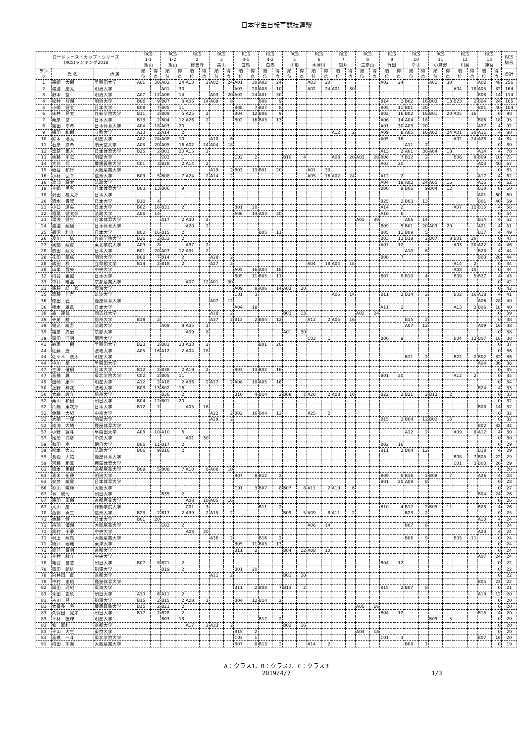日本学生自転車競技連盟
| ロードレース・カップ・シリーズ (RCS)ランキング2018 | | | RCS 1-1 飯山 | | RCS 1-2 飯山 | | RCS 2 修善寺 | | RCS 3 美山 | | RCS 4-1 白馬 | | RCS 4-2 白馬 | | RCS 5 山形 | | RCS 6 木津川 | | RCS 7 袋井 | | RCS 8 三原山 | | RCS 9 行田 | | RCS 10 幸手 | | RCS 11 小見野 | | RCS 12 川島 | | RCS 13 神宮 | | RCS 総合 |
| --- | --- | --- | --- | --- | --- | --- | --- | --- | --- | --- | --- | --- | --- | --- | --- | --- | --- | --- | --- | --- | --- | --- | --- | --- | --- | --- | --- | --- | --- | --- | --- | --- | --- |
| ラン ク | 氏 名 | 所 属 | 順 位 | 得 点 | 順 位 | 得 点 | 順 位 | 得 点 | 順 位 | 得 点 | 順 位 | 得 点 | 順 位 | 得 点 | 順 位 | 得 点 | 順 位 | 得 点 | 順 位 | 得 点 | 順 位 | 得 点 | 順 位 | 得 点 | 順 位 | 得 点 | 順 位 | 得 点 | 順 位 | 得 点 | 順 位 | 得 点 | 合計 |
| 1 | 孫崎 大樹 | 早稲田大学 | A01 | 30 | A02 | 24 | A13 | 2 | A02 | 24 | A01 | 30 | A02 | 24 | | | A03 | 20 | | | | | A02 | 24 | | | A01 | 30 | | | A02 | 48 | 256 |
| 2 | 渡邊 慶太 | 明治大学 | | | A01 | 30 | | | | | A03 | 20 | A08 | 10 | | | A02 | 24 | A01 | 30 | | | | | | | | | A04 | 18 | A05 | 32 | 164 |
| 3 | 野本 空 | 明治大学 | A07 | 12 | A06 | 14 | | | A03 | 20 | A02 | 24 | A01 | 30 | | | | | | | | | | | | | | | | | B08 | 14 | 114 |
| 4 | 松村 恭輔 | 明治大学 | B06 | 9 | B07 | 8 | A06 | 14 | A09 | 8 | | | B06 | 9 | | | | | | | | | B14 | 2 | B02 | 16 | B03 | 13 | B23 | 2 | B04 | 24 | 105 |
| 5 | 小嶋 健太 | 日本大学 | B08 | 7 | B05 | 11 | | | | | B08 | 7 | B07 | 8 | | | | | | | | | B05 | 11 | B01 | 20 | | | | | B01 | 40 | 104 |
| 6 | 床井 亮太 | 作新学院大学 | B11 | 2 | B09 | 5 | A25 | 2 | | | B04 | 12 | B06 | 9 | | | | | | | | | B02 | 16 | B02 | 16 | B01 | 20 | A05 | 16 | | 0 | 98 |
| 7 | 栗原 悠 | 日本大学 | B13 | 2 | B04 | 12 | A26 | 2 | | | B02 | 16 | B03 | 13 | | | | | | | | | A06 | 14 | A04 | 18 | | | | | B06 | 18 | 95 |
| 8 | 篠田 幸希 | 日本体育大学 | A04 | 18 | A03 | 20 | | | | | | | | | | | | | | | | | A01 | 30 | A03 | 20 | | | | | A27 | 4 | 92 |
| 9 | 橘田 和樹 | 立教大学 | A13 | 2 | A14 | 2 | | | | | | | | | | | | | A12 | 2 | | | A09 | 8 | A05 | 16 | A02 | 24 | A01 | 30 | A11 | 4 | 88 |
| 10 | 鈴木 浩太 | 明星大学 | A02 | 24 | A08 | 10 | | | A10 | 6 | | | | | | | | | | | | | A05 | 16 | | | | | A02 | 24 | A28 | 4 | 84 |
| 11 | 石原 悠希 | 順天堂大学 | A03 | 20 | A05 | 16 | A02 | 24 | A04 | 18 | | | | | | | | | | | | | | | A11 | 2 | | | | | | 0 | 80 |
| 12 | 當原 隼人 | 日本体育大学 | B25 | 2 | B01 | 20 | A15 | 2 | | | | | | | | | | | | | | | A13 | 2 | A01 | 30 | A04 | 18 | | | A14 | 4 | 78 |
| 13 | 佐藤 宇志 | 明星大学 | | | C03 | 1 | | | | | C02 | 2 | | | B10 | 4 | | | A03 | 20 | A03 | 20 | B08 | 7 | B12 | 2 | | | B06 | 9 | B09 | 10 | 75 |
| 14 | 大前 翔 | 慶應義塾大学 | C01 | 3 | B28 | 2 | A14 | 2 | | | | | | | | | | | | | | | A03 | 20 | | | | | | | A03 | 40 | 67 |
| 15 | 植益 和行 | 大阪産業大学 | | | | | | | A19 | 2 | B03 | 13 | B01 | 20 | | | A01 | 30 | | | | | | | | | | | | | | 0 | 65 |
| 16 | 小林 弘幸 | 信州大学 | B09 | 5 | B08 | 7 | A24 | 2 | A14 | 2 | | | | | | | A05 | 16 | A02 | 24 | | | A12 | 2 | | | | | | | A17 | 4 | 62 |
| 16 | 渡部 将太 | 法政大学 | | | | | | | | | | | | | | | | | | | | | A04 | 18 | A02 | 24 | A05 | 16 | | | A15 | 4 | 62 |
| 18 | 今崎 勇希 | 日本体育大学 | B03 | 13 | B06 | 9 | | | | | | | | | | | | | | | | | B06 | 9 | B06 | 9 | B04 | 12 | | | B10 | 8 | 60 |
| 18 | 沢田 桂太郎 | 日本大学 | | | | | | | | | | | | | | | | | | | | | | | | | | | | | A01 | 60 | 60 |
| 20 | 清水 貴梨 | 日本大学 | B10 | 4 | | | | | | | | | | | | | | | | | | | B25 | 2 | B03 | 13 | | | | | B01 | 40 | 59 |
| 21 | 小口 達矢 | 日本大学 | B02 | 16 | B31 | 2 | | | | | B01 | 20 | | | | | | | | | | | A14 | 2 | | | | | A07 | 12 | B15 | 4 | 56 |
| 22 | 相葉 健太郎 | 法政大学 | A06 | 14 | | | | | | | A06 | 14 | A03 | 20 | | | | | | | | | A10 | 6 | | | | | | | | 0 | 54 |
| 23 | 湯浅 健生 | 日本体育大学 | | | A17 | 2 | A30 | 2 | | | | | | | | | | | | | A01 | 30 | | | A06 | 14 | | | | | B14 | 4 | 52 |
| 24 | 渡邊 翔悟 | 日本体育大学 | | | | | A20 | 2 | | | | | | | | | | | | | | | B09 | 5 | B01 | 20 | A03 | 20 | | | A21 | 4 | 51 |
| 25 | 鵜沼 利久 | 日本大学 | B02 | 16 | B15 | 2 | | | | | | | B05 | 11 | | | | | | | | | B05 | 11 | B09 | 5 | | | | | B17 | 4 | 49 |
| 26 | 及川 一総 | 作新学院大学 | B26 | 2 | B33 | 2 | | | | | | | | | | | | | | | | | B03 | 13 | B18 | 2 | B07 | 8 | B01 | 20 | | 0 | 47 |
| 27 | 風間 翔眞 | 東北学院大学 | A09 | 8 | | | A37 | 2 | | | | | | | | | | | | | | | A07 | 12 | | | | | A03 | 20 | A22 | 4 | 46 |
| 28 | 依田 翔大 | 日本大学 | B01 | 20 | A07 | 12 | A31 | 2 | | | | | | | | | | | | | | | | | A10 | 6 | | | | | B23 | 4 | 44 |
| 28 | 花田 凱成 | 明治大学 | B08 | 7 | B14 | 2 | | | A28 | 2 | | | | | | | | | | | | | B08 | 7 | | | | | | | B03 | 26 | 44 |
| 28 | 嶋田 祥 | 立命館大学 | B14 | 2 | B18 | 2 | | | A27 | 2 | | | | | | | A04 | 18 | A04 | 18 | | | | | | | | | A14 | 2 | | 0 | 44 |
| 28 | 山本 哲央 | 中央大学 | | | | | | | | | A05 | 16 | A04 | 18 | | | | | | | | | | | | | | | A08 | 10 | | 0 | 44 |
| 32 | 円谷 義誠 | 日本大学 | | | | | | | | | B05 | 11 | B05 | 11 | | | | | | | | | B07 | 8 | B10 | 4 | | | B09 | 5 | B27 | 4 | 43 |
| 33 | 中井 唯晶 | 京都産業大学 | | | | | A07 | 12 | A01 | 30 | | | | | | | | | | | | | | | | | | | | | | 0 | 42 |
| 33 | 藤原 総一郎 | 東海大学 | | | | | | | | | A09 | 8 | A06 | 14 | A03 | 20 | | | | | | | | | | | | | | | | 0 | 42 |
| 35 | 齊藤 伸吾 | 筑波大学 | | | | | | | | | C01 | 3 | | | | | | | A06 | 14 | | | B11 | 2 | B14 | 2 | | | B02 | 16 | A18 | 4 | 41 |
| 36 | 徳田 匠 | 鹿屋体育大学 | | | | | | | A07 | 12 | | | | | | | | | | | | | | | | | | | | | A06 | 28 | 40 |
| 36 | 根本 雄眞 | 日本大学 | | | | | | | | | A04 | 18 | | | | | | | | | | | A11 | 2 | | | | | A13 | 2 | B06 | 18 | 40 |
| 38 | 森 達哉 | 同志社大学 | | | | | | | A18 | 2 | | | | | B03 | 13 | | | | | A02 | 24 | | | | | | | | | | 0 | 39 |
| 39 | 寺尾 駿 | 信州大学 | B19 | 2 | | | | | A37 | 2 | B12 | 2 | B04 | 12 | | | A12 | 2 | A05 | 16 | | | | | B15 | 2 | | | | | | 0 | 38 |
| 39 | 堀込 統吾 | 法政大学 | | | A09 | 8 | A35 | 2 | | | | | | | | | | | | | | | | | A07 | 12 | | | | | A09 | 16 | 38 |
| 39 | 福原 周治 | 京都大学 | | | | | A09 | 8 | | | | | | | A01 | 30 | | | | | | | | | | | | | | | | 0 | 38 |
| 39 | 岡田 洋明 | 関西大学 | | | | | | | | | | | | | | | C03 | 1 | | | | | B06 | 9 | | | | | B04 | 12 | B07 | 16 | 38 |
| 43 | 納家 一樹 | 早稲田大学 | B23 | 2 | B03 | 13 | A33 | 2 | | | | | B01 | 20 | | | | | | | | | | | | | | | | | | 0 | 37 |
| 44 | 佐藤 遼 | 法政大学 | A05 | 16 | A12 | 2 | A04 | 18 | | | | | | | | | | | | | | | | | | | | | | | | 0 | 36 |
| 44 | 佐々木 洸太 | 明星大学 | | | | | | | | | | | | | | | | | | | | | | | B11 | 2 | | | B22 | 2 | B02 | 32 | 36 |
| 44 | 中川 拳 | 早稲田大学 | | | | | | | | | | | | | | | | | | | | | | | | | | | | | A04 | 36 | 36 |
| 47 | 三澤 優樹 | 日本大学 | B12 | 2 | B38 | 2 | A19 | 2 | | | B03 | 13 | B02 | 16 | | | | | | | | | | | | | | | | | | 0 | 35 |
| 47 | 高橋 翼 | 東北学院大学 | C02 | 2 | B05 | 11 | | | | | | | | | | | | | | | | | B01 | 20 | | | | | A12 | 2 | | 0 | 35 |
| 49 | 田崎 康平 | 明星大学 | A12 | 2 | A18 | 2 | A36 | 2 | A17 | 2 | A08 | 10 | A05 | 16 | | | | | | | | | | | | | | | | | | 0 | 34 |
| 50 | 上野 恭哉 | 法政大学 | B03 | 13 | B02 | 16 | | | | | | | | | | | | | | | | | | | | | | | | | B24 | 4 | 33 |
| 50 | 大森 竣介 | 信州大学 | | | B36 | 2 | | | | | B10 | 4 | B14 | 2 | B08 | 7 | A20 | 2 | A08 | 10 | | | B22 | 2 | B21 | 2 | B13 | 2 | | | | 0 | 33 |
| 52 | 栗山 和樹 | 朝日大学 | B04 | 12 | B01 | 20 | | | | | | | | | | | | | | | | | | | | | | | | | | 0 | 32 |
| 52 | 片桐 東次郎 | 日本大学 | B12 | 2 | | | A05 | 16 | | | | | | | | | | | | | | | | | | | | | | | B08 | 14 | 32 |
| 52 | 佐藤 大紀 | 中京大学 | | | | | | | A22 | 2 | B02 | 16 | B04 | 12 | | | A25 | 2 | | | | | | | | | | | | | | 0 | 32 |
| 52 | 大関 一輝 | 明星大学 | | | | | | | A29 | 2 | | | | | | | | | | | | | B15 | 2 | B04 | 12 | B02 | 16 | | | | 0 | 32 |
| 52 | 成海 大地 | 鹿屋体育大学 | | | | | | | | | | | | | | | | | | | | | | | | | | | | | B02 | 32 | 32 |
| 57 | 小野 寛斗 | 早稲田大学 | A08 | 10 | A10 | 6 | | | | | | | | | | | | | | | | | | | A12 | 2 | | | A09 | 8 | A12 | 4 | 30 |
| 57 | 尾形 尚彦 | 中央大学 | | | | | A01 | 30 | | | | | | | | | | | | | | | | | | | | | | | | 0 | 30 |
| 59 | 和田 樹 | 朝日大学 | B05 | 11 | B17 | 2 | | | | | | | | | | | | | | | | | B02 | 16 | | | | | | | | 0 | 29 |
| 59 | 松本 大志 | 法政大学 | B06 | 9 | B16 | 2 | | | | | | | | | | | | | | | | | B11 | 2 | B04 | 12 | | | | | B18 | 4 | 29 |
| 59 | 長松 大祐 | 鹿屋体育大学 | | | | | | | | | | | | | | | | | | | | | | | | | | | B08 | 7 | B05 | 22 | 29 |
| 59 | 河藤 相真 | 鹿屋体育大学 | | | | | | | | | | | | | | | | | | | | | | | | | | | C01 | 3 | B03 | 26 | 29 |
| 63 | 岡本 篤樹 | 京都産業大学 | B09 | 5 | B08 | 7 | A10 | 6 | A08 | 10 | | | | | | | | | | | | | | | | | | | | | | 0 | 28 |
| 63 | 青木 拓穂 | 明治大学 | | | | | | | | | B07 | 8 | B12 | 2 | | | | | | | | | B09 | 5 | B16 | 2 | B08 | 7 | | | A26 | 4 | 28 |
| 63 | 安彦 統賀 | 日本体育大学 | | | | | | | | | | | | | | | | | | | | | B01 | 20 | A09 | 8 | | | | | | 0 | 28 |
| 66 | 杉山 陽師 | 大阪大学 | | | | | | | | | C01 | 3 | B07 | 8 | B07 | 8 | A11 | 2 | A10 | 6 | | | | | | | | | | | | 0 | 27 |
| 67 | 林 欣司 | 朝日大学 | | | B35 | 2 | | | | | | | | | | | | | | | | | | | | | | | | | B04 | 24 | 26 |
| 67 | 藤田 俊輔 | 京都産業大学 | | | | | A08 | 10 | A05 | 16 | | | | | | | | | | | | | | | | | | | | | | 0 | 26 |
| 67 | 大山 慶 | 作新学院大学 | | | | | C01 | 3 | | | | | B11 | 2 | | | | | | | | | B10 | 4 | B17 | 2 | B05 | 11 | | | B23 | 4 | 26 |
| 70 | 西部 真生 | 信州大学 | B23 | 2 | B17 | 2 | A39 | 2 | A15 | 2 | | | | | B09 | 5 | A09 | 8 | A11 | 2 | | | | | B23 | 2 | | | | | | 0 | 25 |
| 71 | 佐藤 健 | 日本大学 | B01 | 20 | | | | | | | | | | | | | | | | | | | | | | | | | | | A13 | 4 | 24 |
| 71 | 丹羽 優輔 | 大阪産業大学 | | | C02 | 2 | | | | | | | | | | | A06 | 14 | | | | | | | B07 | 8 | | | | | | 0 | 24 |
| 71 | 奥村 十夢 | 中央大学 | | | | | A03 | 20 | | | | | | | | | | | | | | | | | | | | | | | A20 | 4 | 24 |
| 71 | 村上 翔馬 | 大阪産業大学 | | | | | | | A36 | 2 | | | B16 | 2 | | | | | | | | | | | B06 | 9 | | | B05 | 11 | | 0 | 24 |
| 71 | 崎戸 泰地 | 東洋大学 | | | | | | | | | B05 | 11 | B03 | 13 | | | | | | | | | | | | | | | | | | 0 | 24 |
| 71 | 辰巳 寛明 | 京都大学 | | | | | | | | | B11 | 2 | | | B04 | 12 | A08 | 10 | | | | | | | | | | | | | | 0 | 24 |
| 71 | 今村 駿介 | 中央大学 | | | | | | | | | | | | | | | | | | | | | | | | | | | | | A07 | 24 | 24 |
| 78 | 亀谷 昌慈 | 朝日大学 | B07 | 8 | B21 | 2 | | | | | | | | | | | | | | | | | B04 | 12 | | | | | | | | 0 | 22 |
| 78 | 岡田 朗緋 | 駒澤大学 | | | B19 | 2 | | | | | B01 | 20 | | | | | | | | | | | | | | | | | | | | 0 | 22 |
| 78 | 向井田 直 | 京都大学 | | | | | | | A11 | 2 | | | | | B01 | 20 | | | | | | | | | | | | | | | | 0 | 22 |
| 78 | 中村 圭佑 | 鹿屋体育大学 | | | | | | | | | | | | | | | | | | | | | | | | | | | | | B05 | 22 | 22 |
| 82 | 岡田 理紀 | 東海大学 | | | | | | | | | B11 | 2 | B08 | 7 | B13 | 2 | | | | | | | B15 | 2 | B07 | 8 | | | | | | 0 | 21 |
| 83 | 永田 吏玖 | 朝日大学 | A10 | 6 | A11 | 2 | | | | | | | | | | | | | | | | | | | | | | | | | A10 | 12 | 20 |
| 83 | 古川 昌 | 駒澤大学 | B15 | 2 | B15 | 2 | A28 | 2 | | | B04 | 12 | B14 | 2 | | | | | | | | | | | | | | | | | | 0 | 20 |
| 83 | 大喜多 将 | 慶應義塾大学 | B15 | 2 | B21 | 2 | | | | | | | | | | | | | | | A05 | 16 | | | | | | | | | | 0 | 20 |
| 83 | 久保田 寛栄 | 朝日大学 | B17 | 2 | B28 | 2 | | | | | | | | | | | | | | | | | B04 | 12 | | | | | | | B15 | 4 | 20 |
| 83 | 平林 楓輝 | 明星大学 | | | B03 | 13 | | | | | | | B17 | 2 | | | | | | | | | | | | | B09 | 5 | | | | 0 | 20 |
| 83 | 牧 直利 | 京都大学 | | | | | A17 | 2 | A33 | 2 | | | | | B02 | 16 | | | | | | | | | | | | | | | | 0 | 20 |
| 83 | 平山 大生 | 東京大学 | | | | | | | | | B15 | 2 | | | | | | | | | A04 | 18 | | | | | | | | | | 0 | 20 |
| 83 | 高橋 一斗 | 東北学院大学 | | | | | | | | | C03 | 1 | | | | | | | | | | | C01 | 3 | | | | | | | B07 | 16 | 20 |
| 91 | 内田 宇海 | 大阪産業大学 | | | | | | | | | B07 | 8 | B13 | 2 | | | A14 | 2 | | | | | | | B08 | 7 | | | | | | 0 | 19 |
A：クラス1、B：クラス2、C：クラス3
2019/4/7 1/3